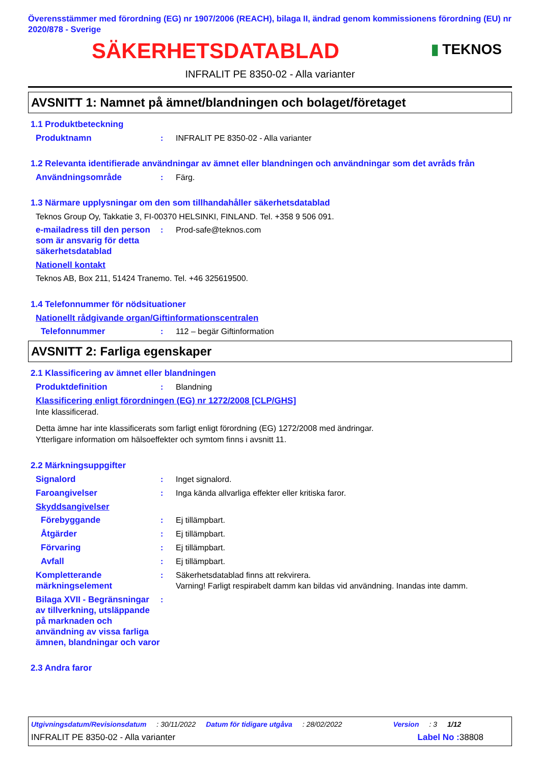Överensstämmer med förordning (EG) nr 1907/2006 (REACH), bilaga II, ändrad genom kommissionens förordning (EU) nr 2020/878 - Sverige
SÄKERHETSDATABLAD
▮ TEKNOS
INFRALIT PE 8350-02 - Alla varianter
AVSNITT 1: Namnet på ämnet/blandningen och bolaget/företaget
1.1 Produktbeteckning
Produktnamn : INFRALIT PE 8350-02 - Alla varianter
1.2 Relevanta identifierade användningar av ämnet eller blandningen och användningar som det avråds från
Användningsområde : Färg.
1.3 Närmare upplysningar om den som tillhandahåller säkerhetsdatablad
Teknos Group Oy, Takkatie 3, FI-00370 HELSINKI, FINLAND. Tel. +358 9 506 091.
e-mailadress till den person som är ansvarig för detta säkerhetsdatablad
: Prod-safe@teknos.com
Nationell kontakt
Teknos AB, Box 211, 51424 Tranemo. Tel. +46 325619500.
1.4 Telefonnummer för nödsituationer
Nationellt rådgivande organ/Giftinformationscentralen
Telefonnummer : 112 – begär Giftinformation
AVSNITT 2: Farliga egenskaper
2.1 Klassificering av ämnet eller blandningen
Produktdefinition : Blandning
Klassificering enligt förordningen (EG) nr 1272/2008 [CLP/GHS]
Inte klassificerad.
Detta ämne har inte klassificerats som farligt enligt förordning (EG) 1272/2008 med ändringar.
Ytterligare information om hälsoeffekter och symtom finns i avsnitt 11.
2.2 Märkningsuppgifter
Signalord : Inget signalord.
Faroangivelser : Inga kända allvarliga effekter eller kritiska faror.
Skyddsangivelser
Förebyggande : Ej tillämpbart.
Åtgärder : Ej tillämpbart.
Förvaring : Ej tillämpbart.
Avfall : Ej tillämpbart.
Kompletterande märkningselement
: Säkerhetsdatablad finns att rekvirera.
Varning! Farligt respirabelt damm kan bildas vid användning. Inandas inte damm.
Bilaga XVII - Begränsningar av tillverkning, utsläppande på marknaden och användning av vissa farliga ämnen, blandningar och varor
:
2.3 Andra faror
Utgivningsdatum/Revisionsdatum : 30/11/2022 Datum för tidigare utgåva : 28/02/2022 Version : 3 1/12
INFRALIT PE 8350-02 - Alla varianter Label No : 38808